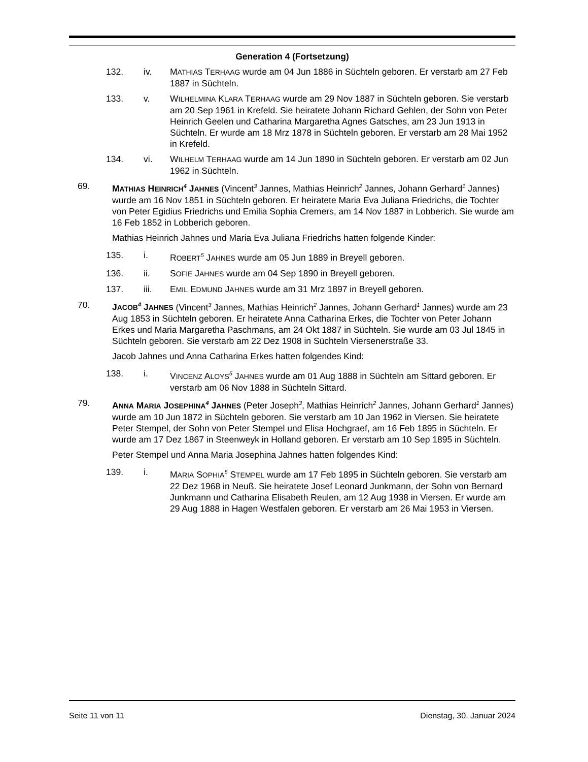Generation 4 (Fortsetzung)
132. iv. MATHIAS TERHAAG wurde am 04 Jun 1886 in Süchteln geboren. Er verstarb am 27 Feb 1887 in Süchteln.
133. v. WILHELMINA KLARA TERHAAG wurde am 29 Nov 1887 in Süchteln geboren. Sie verstarb am 20 Sep 1961 in Krefeld. Sie heiratete Johann Richard Gehlen, der Sohn von Peter Heinrich Geelen und Catharina Margaretha Agnes Gatsches, am 23 Jun 1913 in Süchteln. Er wurde am 18 Mrz 1878 in Süchteln geboren. Er verstarb am 28 Mai 1952 in Krefeld.
134. vi. WILHELM TERHAAG wurde am 14 Jun 1890 in Süchteln geboren. Er verstarb am 02 Jun 1962 in Süchteln.
69. MATHIAS HEINRICH<sup>4</sup> JAHNES (Vincent<sup>3</sup> Jannes, Mathias Heinrich<sup>2</sup> Jannes, Johann Gerhard<sup>1</sup> Jannes) wurde am 16 Nov 1851 in Süchteln geboren. Er heiratete Maria Eva Juliana Friedrichs, die Tochter von Peter Egidius Friedrichs und Emilia Sophia Cremers, am 14 Nov 1887 in Lobberich. Sie wurde am 16 Feb 1852 in Lobberich geboren.
Mathias Heinrich Jahnes und Maria Eva Juliana Friedrichs hatten folgende Kinder:
135. i. ROBERT<sup>5</sup> JAHNES wurde am 05 Jun 1889 in Breyell geboren.
136. ii. SOFIE JAHNES wurde am 04 Sep 1890 in Breyell geboren.
137. iii. EMIL EDMUND JAHNES wurde am 31 Mrz 1897 in Breyell geboren.
70. JACOB<sup>4</sup> JAHNES (Vincent<sup>3</sup> Jannes, Mathias Heinrich<sup>2</sup> Jannes, Johann Gerhard<sup>1</sup> Jannes) wurde am 23 Aug 1853 in Süchteln geboren. Er heiratete Anna Catharina Erkes, die Tochter von Peter Johann Erkes und Maria Margaretha Paschmans, am 24 Okt 1887 in Süchteln. Sie wurde am 03 Jul 1845 in Süchteln geboren. Sie verstarb am 22 Dez 1908 in Süchteln Viersenerstraße 33.
Jacob Jahnes und Anna Catharina Erkes hatten folgendes Kind:
138. i. VINCENZ ALOYS<sup>5</sup> JAHNES wurde am 01 Aug 1888 in Süchteln am Sittard geboren. Er verstarb am 06 Nov 1888 in Süchteln Sittard.
79. ANNA MARIA JOSEPHINA<sup>4</sup> JAHNES (Peter Joseph<sup>3</sup>, Mathias Heinrich<sup>2</sup> Jannes, Johann Gerhard<sup>1</sup> Jannes) wurde am 10 Jun 1872 in Süchteln geboren. Sie verstarb am 10 Jan 1962 in Viersen. Sie heiratete Peter Stempel, der Sohn von Peter Stempel und Elisa Hochgraef, am 16 Feb 1895 in Süchteln. Er wurde am 17 Dez 1867 in Steenweyk in Holland geboren. Er verstarb am 10 Sep 1895 in Süchteln.
Peter Stempel und Anna Maria Josephina Jahnes hatten folgendes Kind:
139. i. MARIA SOPHIA<sup>5</sup> STEMPEL wurde am 17 Feb 1895 in Süchteln geboren. Sie verstarb am 22 Dez 1968 in Neuß. Sie heiratete Josef Leonard Junkmann, der Sohn von Bernard Junkmann und Catharina Elisabeth Reulen, am 12 Aug 1938 in Viersen. Er wurde am 29 Aug 1888 in Hagen Westfalen geboren. Er verstarb am 26 Mai 1953 in Viersen.
Seite 11 von 11 Dienstag, 30. Januar 2024